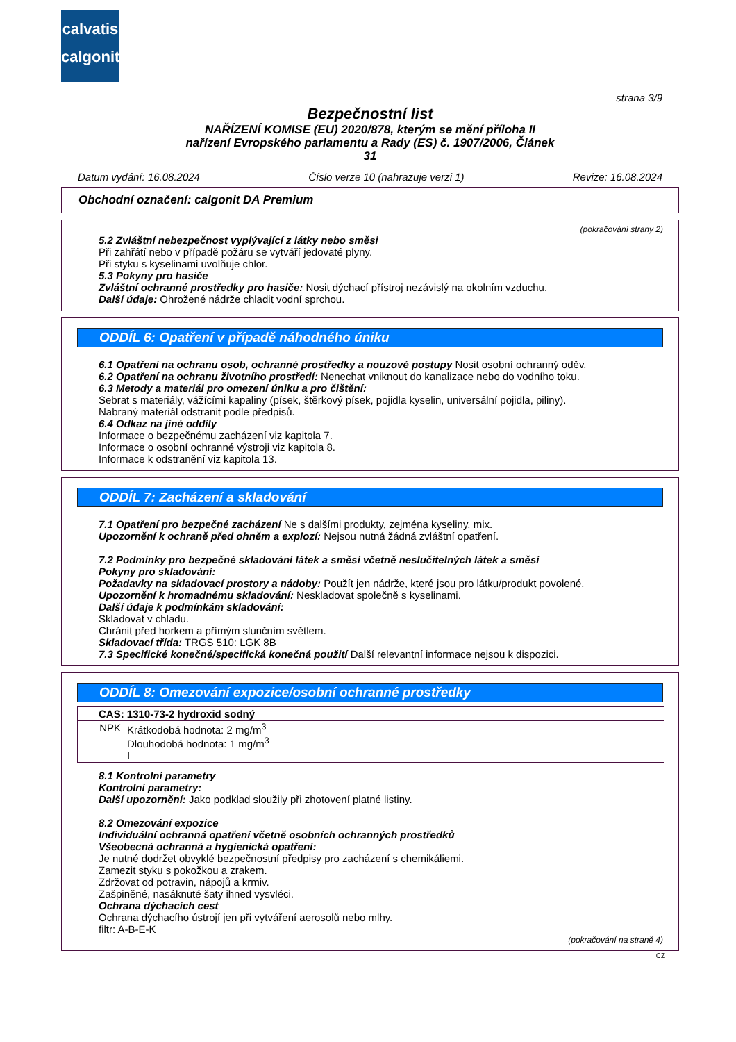calvatis
calgonit
strana 3/9
Bezpečnostní list
NAŘÍZENÍ KOMISE (EU) 2020/878, kterým se mění příloha II
nařízení Evropského parlamentu a Rady (ES) č. 1907/2006, Článek
31
Datum vydání: 16.08.2024 Číslo verze 10 (nahrazuje verzi 1) Revize: 16.08.2024
Obchodní označení: calgonit DA Premium
(pokračování strany 2)
5.2 Zvláštní nebezpečnost vyplývající z látky nebo směsi
Při zahřátí nebo v případě požáru se vytváří jedovaté plyny.
Při styku s kyselinami uvolňuje chlor.
5.3 Pokyny pro hasiče
Zvláštní ochranné prostředky pro hasiče: Nosit dýchací přístroj nezávislý na okolním vzduchu.
Další údaje: Ohrožené nádrže chladit vodní sprchou.
ODDÍL 6: Opatření v případě náhodného úniku
6.1 Opatření na ochranu osob, ochranné prostředky a nouzové postupy Nosit osobní ochranný oděv.
6.2 Opatření na ochranu životního prostředí: Nenechat vniknout do kanalizace nebo do vodního toku.
6.3 Metody a materiál pro omezení úniku a pro čištění:
Sebrat s materiály, vážícími kapaliny (písek, štěrkový písek, pojidla kyselin, universální pojidla, piliny).
Nabraný materiál odstranit podle předpisů.
6.4 Odkaz na jiné oddíly
Informace o bezpečnému zacházení viz kapitola 7.
Informace o osobní ochranné výstroji viz kapitola 8.
Informace k odstranění viz kapitola 13.
ODDÍL 7: Zacházení a skladování
7.1 Opatření pro bezpečné zacházení Ne s dalšími produkty, zejména kyseliny, mix.
Upozornění k ochraně před ohněm a explozí: Nejsou nutná žádná zvláštní opatření.
7.2 Podmínky pro bezpečné skladování látek a směsí včetně neslučitelných látek a směsí
Pokyny pro skladování:
Požadavky na skladovací prostory a nádoby: Použít jen nádrže, které jsou pro látku/produkt povolené.
Upozornění k hromadnému skladování: Neskladovat společně s kyselinami.
Další údaje k podmínkám skladování:
Skladovat v chladu.
Chránit před horkem a přímým slunčním světlem.
Skladovací třída: TRGS 510: LGK 8B
7.3 Specifické konečné/specifická konečná použití Další relevantní informace nejsou k dispozici.
ODDÍL 8: Omezování expozice/osobní ochranné prostředky
| CAS: 1310-73-2 hydroxid sodný | |
| NPK | Krátkodobá hodnota: 2 mg/m<sup>3</sup> Dlouhodobá hodnota: 1 mg/m<sup>3</sup> I |
8.1 Kontrolní parametry
Kontrolní parametry:
Další upozornění: Jako podklad sloužily při zhotovení platné listiny.
8.2 Omezování expozice
Individuální ochranná opatření včetně osobních ochranných prostředků
Všeobecná ochranná a hygienická opatření:
Je nutné dodržet obvyklé bezpečnostní předpisy pro zacházení s chemikáliemi.
Zamezit styku s pokožkou a zrakem.
Zdržovat od potravin, nápojů a krmiv.
Zašpiněné, nasáknuté šaty ihned vysvléci.
Ochrana dýchacích cest
Ochrana dýchacího ústrojí jen při vytváření aerosolů nebo mlhy.
filtr: A-B-E-K
(pokračování na straně 4)
CZ